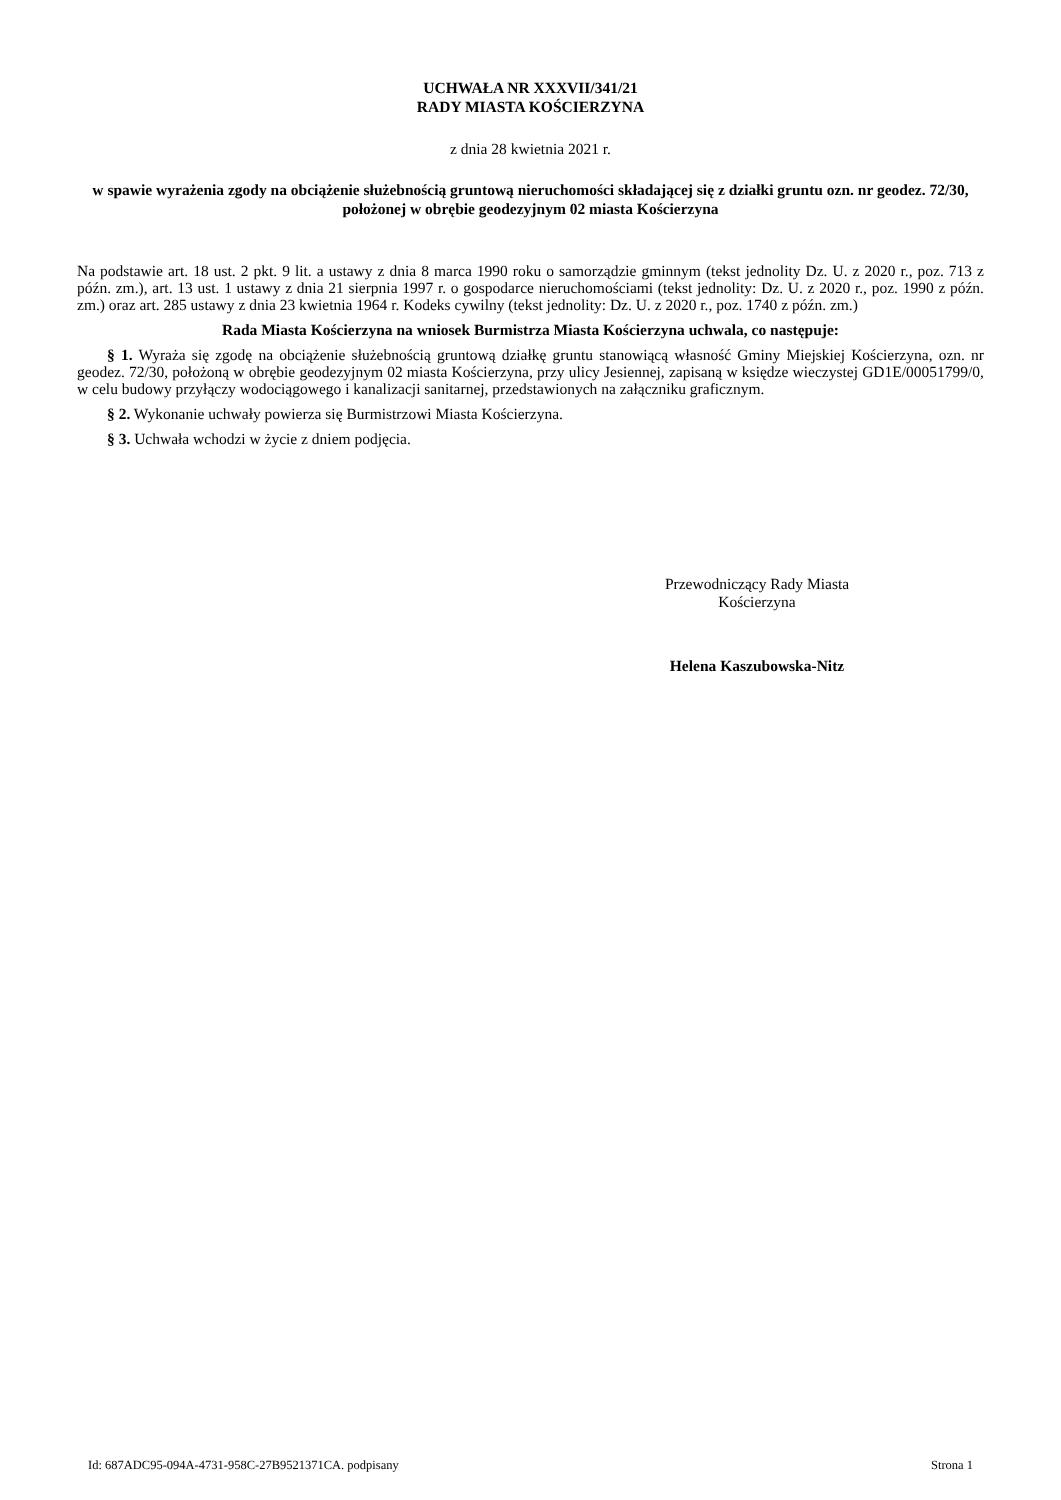UCHWAŁA NR XXXVII/341/21
RADY MIASTA KOŚCIERZYNA
z dnia 28 kwietnia 2021 r.
w spawie wyrażenia zgody na obciążenie służebnością gruntową nieruchomości składającej się z działki gruntu ozn. nr geodez. 72/30, położonej w obrębie geodezyjnym 02 miasta Kościerzyna
Na podstawie art. 18 ust. 2 pkt. 9 lit. a ustawy z dnia 8 marca 1990 roku o samorządzie gminnym (tekst jednolity Dz. U. z 2020 r., poz. 713 z późn. zm.), art. 13 ust. 1 ustawy z dnia 21 sierpnia 1997 r. o gospodarce nieruchomościami (tekst jednolity: Dz. U. z 2020 r., poz. 1990 z późn. zm.) oraz art. 285 ustawy z dnia 23 kwietnia 1964 r. Kodeks cywilny (tekst jednolity: Dz. U. z 2020 r., poz. 1740 z późn. zm.)
Rada Miasta Kościerzyna na wniosek Burmistrza Miasta Kościerzyna uchwala, co następuje:
§ 1. Wyraża się zgodę na obciążenie służebnością gruntową działkę gruntu stanowiącą własność Gminy Miejskiej Kościerzyna, ozn. nr geodez. 72/30, położoną w obrębie geodezyjnym 02 miasta Kościerzyna, przy ulicy Jesiennej, zapisaną w księdze wieczystej GD1E/00051799/0, w celu budowy przyłączy wodociągowego i kanalizacji sanitarnej, przedstawionych na załączniku graficznym.
§ 2. Wykonanie uchwały powierza się Burmistrzowi Miasta Kościerzyna.
§ 3. Uchwała wchodzi w życie z dniem podjęcia.
Przewodniczący Rady Miasta
Kościerzyna
Helena Kaszubowska-Nitz
Id: 687ADC95-094A-4731-958C-27B9521371CA. podpisany Strona 1